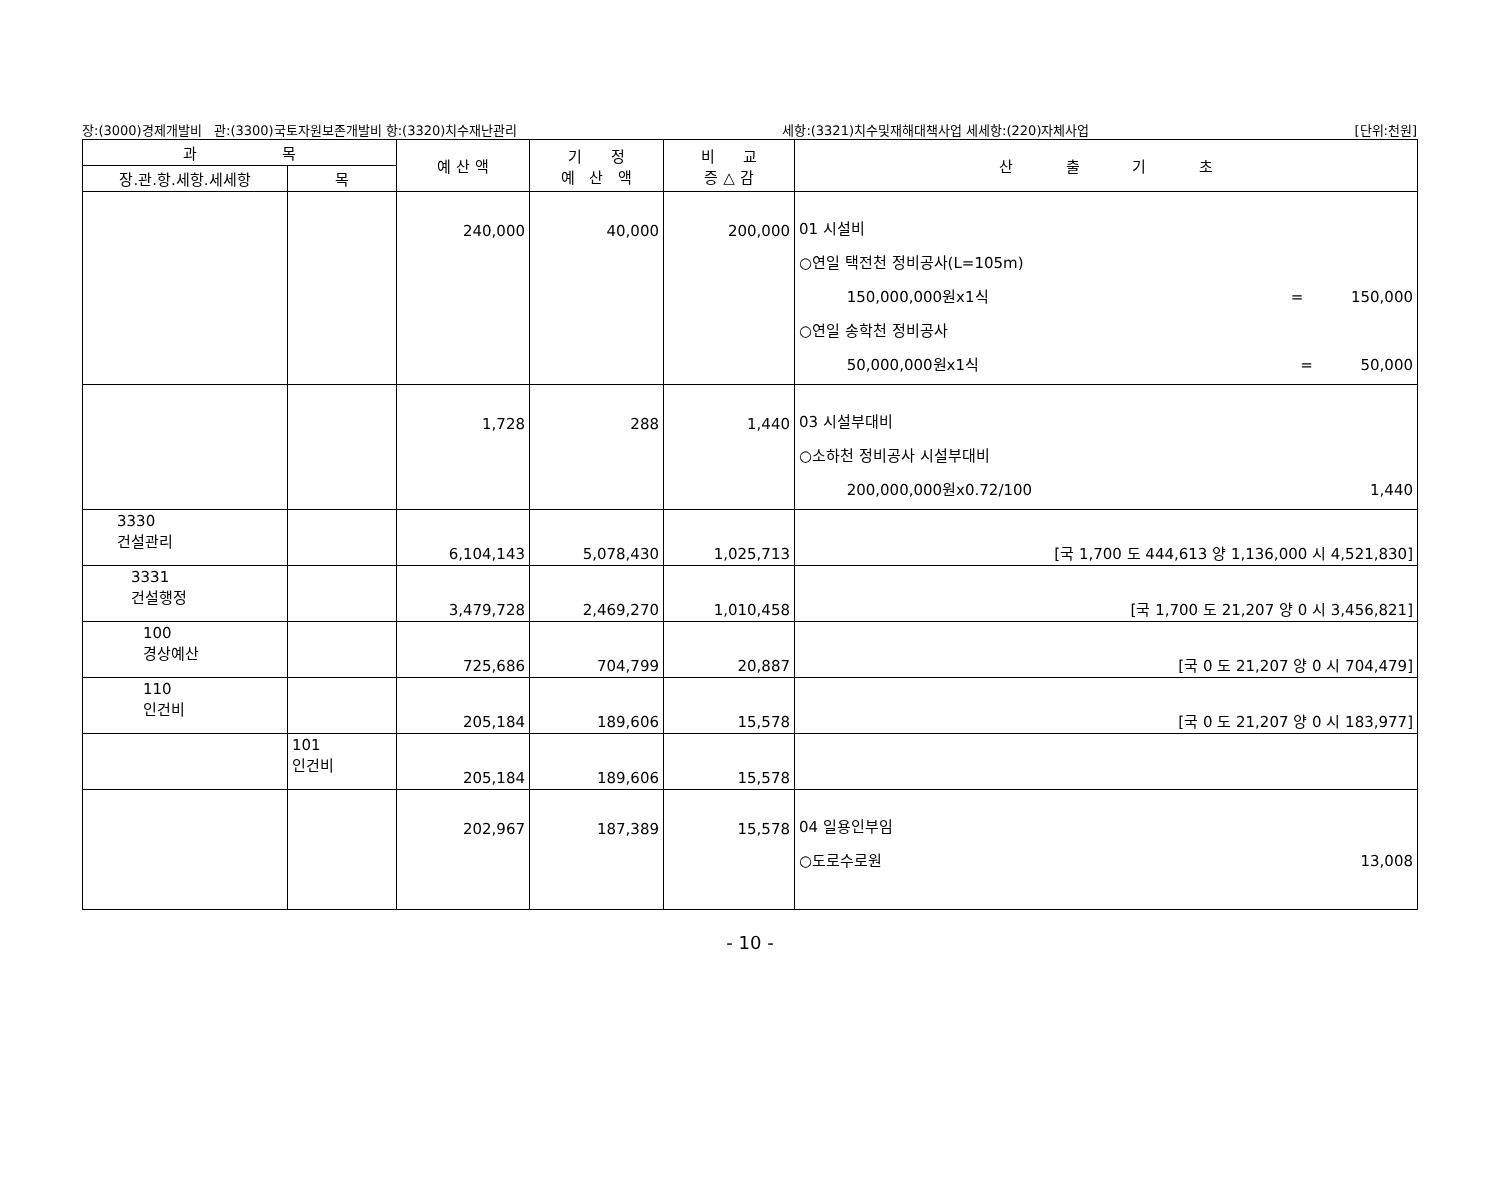장:(3000)경제개발비 관:(3300)국토자원보존개발비 항:(3320)치수재난관리 세항:(3321)치수및재해대책사업 세세항:(220)자체사업 [단위:천원]
| 과 목 | | 예 산 액 | 기 정 예 산 액 | 비 교 증 △ 감 | 산 출 기 초 |
| --- | --- | --- | --- | --- | --- |
| 장.관.항.세항.세세항 | 목 | | | | |
| | | 240,000 | 40,000 | 200,000 | 01 시설비 ○연일 택전천 정비공사(L=105m) 150,000,000원x1식 = 150,000 ○연일 송학천 정비공사 50,000,000원x1식 = 50,000 |
| | | 1,728 | 288 | 1,440 | 03 시설부대비 ○소하천 정비공사 시설부대비 200,000,000원x0.72/100 1,440 |
| 3330 건설관리 | | 6,104,143 | 5,078,430 | 1,025,713 | [국 1,700 도 444,613 양 1,136,000 시 4,521,830] |
| 3331 건설행정 | | 3,479,728 | 2,469,270 | 1,010,458 | [국 1,700 도 21,207 양 0 시 3,456,821] |
| 100 경상예산 | | 725,686 | 704,799 | 20,887 | [국 0 도 21,207 양 0 시 704,479] |
| 110 인건비 | | 205,184 | 189,606 | 15,578 | [국 0 도 21,207 양 0 시 183,977] |
| | 101 인건비 | 205,184 | 189,606 | 15,578 | |
| | | 202,967 | 187,389 | 15,578 | 04 일용인부임 ○도로수로원 13,008 |
- 10 -